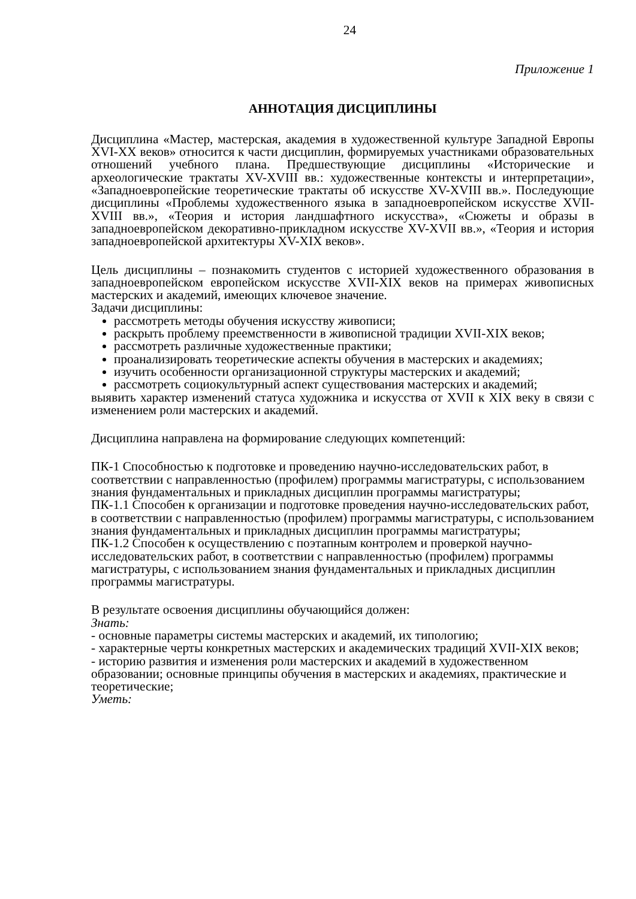24
Приложение 1
АННОТАЦИЯ ДИСЦИПЛИНЫ
Дисциплина «Мастер, мастерская, академия в художественной культуре Западной Европы XVI-XX веков» относится к части дисциплин, формируемых участниками образовательных отношений учебного плана. Предшествующие дисциплины «Исторические и археологические трактаты XV-XVIII вв.: художественные контексты и интерпретации», «Западноевропейские теоретические трактаты об искусстве XV-XVIII вв.». Последующие дисциплины «Проблемы художественного языка в западноевропейском искусстве XVII-XVIII вв.», «Теория и история ландшафтного искусства», «Сюжеты и образы в западноевропейском декоративно-прикладном искусстве XV-XVII вв.», «Теория и история западноевропейской архитектуры XV-XIX веков».
Цель дисциплины – познакомить студентов с историей художественного образования в западноевропейском европейском искусстве XVII-XIX веков на примерах живописных мастерских и академий, имеющих ключевое значение.
Задачи дисциплины:
рассмотреть методы обучения искусству живописи;
раскрыть проблему преемственности в живописной традиции XVII-XIX веков;
рассмотреть различные художественные практики;
проанализировать теоретические аспекты обучения в мастерских и академиях;
изучить особенности организационной структуры мастерских и академий;
рассмотреть социокультурный аспект существования мастерских и академий;
выявить характер изменений статуса художника и искусства от XVII к XIX веку в связи с изменением роли мастерских и академий.
Дисциплина направлена на формирование следующих компетенций:
ПК-1 Способностью к подготовке и проведению научно-исследовательских работ, в соответствии с направленностью (профилем) программы магистратуры, с использованием знания фундаментальных и прикладных дисциплин программы магистратуры;
ПК-1.1 Способен к организации и подготовке проведения научно-исследовательских работ, в соответствии с направленностью (профилем) программы магистратуры, с использованием знания фундаментальных и прикладных дисциплин программы магистратуры;
ПК-1.2 Способен к осуществлению с поэтапным контролем и проверкой научно-исследовательских работ, в соответствии с направленностью (профилем) программы магистратуры, с использованием знания фундаментальных и прикладных дисциплин программы магистратуры.
В результате освоения дисциплины обучающийся должен:
Знать:
- основные параметры системы мастерских и академий, их типологию;
- характерные черты конкретных мастерских и академических традиций XVII-XIX веков;
- историю развития и изменения роли мастерских и академий в художественном образовании; основные принципы обучения в мастерских и академиях, практические и теоретические;
Уметь: